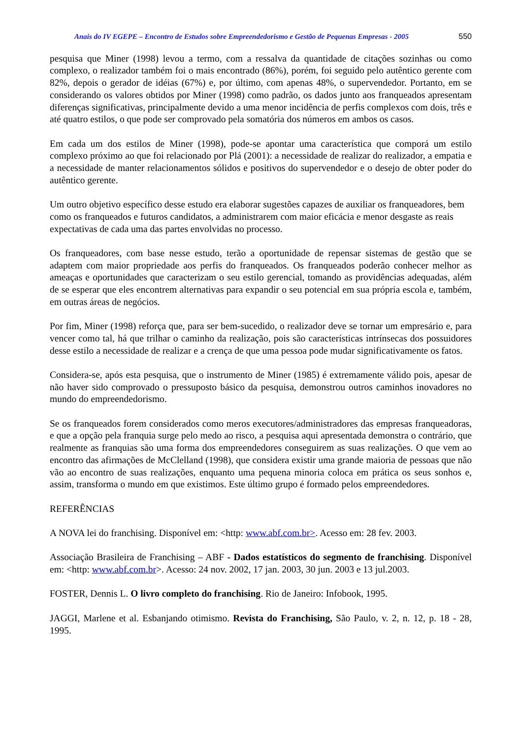Anais do IV EGEPE – Encontro de Estudos sobre Empreendedorismo e Gestão de Pequenas Empresas - 2005 550
pesquisa que Miner (1998) levou a termo, com a ressalva da quantidade de citações sozinhas ou como complexo, o realizador também foi o mais encontrado (86%), porém, foi seguido pelo autêntico gerente com 82%, depois o gerador de idéias (67%) e, por último, com apenas 48%, o supervendedor. Portanto, em se considerando os valores obtidos por Miner (1998) como padrão, os dados junto aos franqueados apresentam diferenças significativas, principalmente devido a uma menor incidência de perfis complexos com dois, três e até quatro estilos, o que pode ser comprovado pela somatória dos números em ambos os casos.
Em cada um dos estilos de Miner (1998), pode-se apontar uma característica que comporá um estilo complexo próximo ao que foi relacionado por Plá (2001): a necessidade de realizar do realizador, a empatia e a necessidade de manter relacionamentos sólidos e positivos do supervendedor e o desejo de obter poder do autêntico gerente.
Um outro objetivo específico desse estudo era elaborar sugestões capazes de auxiliar os franqueadores, bem como os franqueados e futuros candidatos, a administrarem com maior eficácia e menor desgaste as reais expectativas de cada uma das partes envolvidas no processo.
Os franqueadores, com base nesse estudo, terão a oportunidade de repensar sistemas de gestão que se adaptem com maior propriedade aos perfis do franqueados. Os franqueados poderão conhecer melhor as ameaças e oportunidades que caracterizam o seu estilo gerencial, tomando as providências adequadas, além de se esperar que eles encontrem alternativas para expandir o seu potencial em sua própria escola e, também, em outras áreas de negócios.
Por fim, Miner (1998) reforça que, para ser bem-sucedido, o realizador deve se tornar um empresário e, para vencer como tal, há que trilhar o caminho da realização, pois são características intrínsecas dos possuidores desse estilo a necessidade de realizar e a crença de que uma pessoa pode mudar significativamente os fatos.
Considera-se, após esta pesquisa, que o instrumento de Miner (1985) é extremamente válido pois, apesar de não haver sido comprovado o pressuposto básico da pesquisa, demonstrou outros caminhos inovadores no mundo do empreendedorismo.
Se os franqueados forem considerados como meros executores/administradores das empresas franqueadoras, e que a opção pela franquia surge pelo medo ao risco, a pesquisa aqui apresentada demonstra o contrário, que realmente as franquias são uma forma dos empreendedores conseguirem as suas realizações. O que vem ao encontro das afirmações de McClelland (1998), que considera existir uma grande maioria de pessoas que não vão ao encontro de suas realizações, enquanto uma pequena minoria coloca em prática os seus sonhos e, assim, transforma o mundo em que existimos. Este último grupo é formado pelos empreendedores.
REFERÊNCIAS
A NOVA lei do franchising. Disponível em: <http: www.abf.com.br>. Acesso em: 28 fev. 2003.
Associação Brasileira de Franchising – ABF - Dados estatísticos do segmento de franchising. Disponível em: <http: www.abf.com.br>. Acesso: 24 nov. 2002, 17 jan. 2003, 30 jun. 2003 e 13 jul.2003.
FOSTER, Dennis L. O livro completo do franchising. Rio de Janeiro: Infobook, 1995.
JAGGI, Marlene et al. Esbanjando otimismo. Revista do Franchising, São Paulo, v. 2, n. 12, p. 18 - 28, 1995.